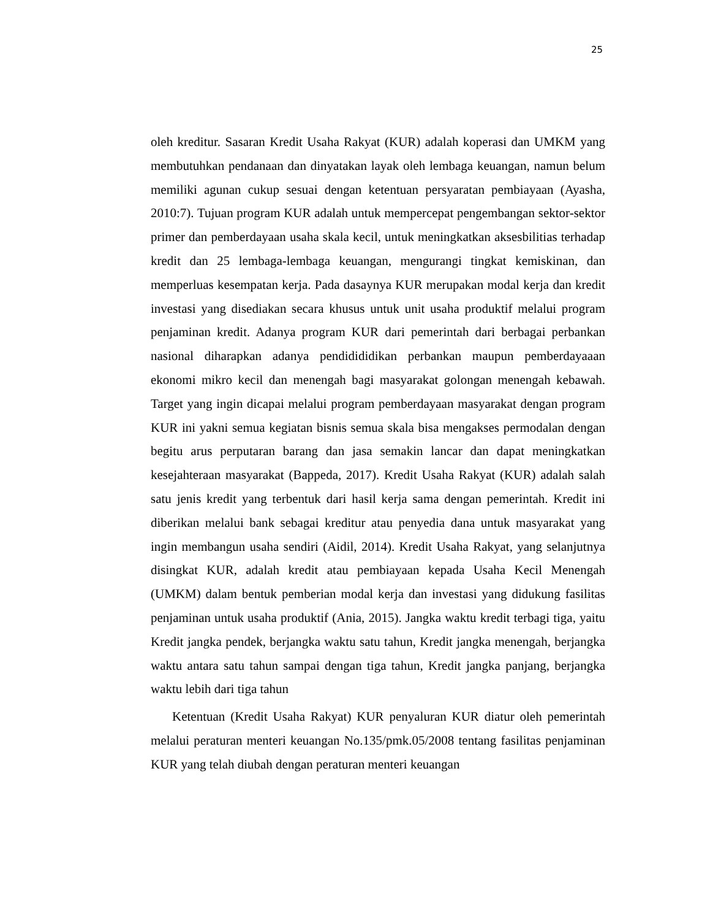25
oleh kreditur. Sasaran Kredit Usaha Rakyat (KUR) adalah koperasi dan UMKM yang membutuhkan pendanaan dan dinyatakan layak oleh lembaga keuangan, namun belum memiliki agunan cukup sesuai dengan ketentuan persyaratan pembiayaan (Ayasha, 2010:7). Tujuan program KUR adalah untuk mempercepat pengembangan sektor-sektor primer dan pemberdayaan usaha skala kecil, untuk meningkatkan aksesbilitias terhadap kredit dan 25 lembaga-lembaga keuangan, mengurangi tingkat kemiskinan, dan memperluas kesempatan kerja. Pada dasaynya KUR merupakan modal kerja dan kredit investasi yang disediakan secara khusus untuk unit usaha produktif melalui program penjaminan kredit. Adanya program KUR dari pemerintah dari berbagai perbankan nasional diharapkan adanya pendidididikan perbankan maupun pemberdayaaan ekonomi mikro kecil dan menengah bagi masyarakat golongan menengah kebawah. Target yang ingin dicapai melalui program pemberdayaan masyarakat dengan program KUR ini yakni semua kegiatan bisnis semua skala bisa mengakses permodalan dengan begitu arus perputaran barang dan jasa semakin lancar dan dapat meningkatkan kesejahteraan masyarakat (Bappeda, 2017). Kredit Usaha Rakyat (KUR) adalah salah satu jenis kredit yang terbentuk dari hasil kerja sama dengan pemerintah. Kredit ini diberikan melalui bank sebagai kreditur atau penyedia dana untuk masyarakat yang ingin membangun usaha sendiri (Aidil, 2014). Kredit Usaha Rakyat, yang selanjutnya disingkat KUR, adalah kredit atau pembiayaan kepada Usaha Kecil Menengah (UMKM) dalam bentuk pemberian modal kerja dan investasi yang didukung fasilitas penjaminan untuk usaha produktif (Ania, 2015). Jangka waktu kredit terbagi tiga, yaitu Kredit jangka pendek, berjangka waktu satu tahun, Kredit jangka menengah, berjangka waktu antara satu tahun sampai dengan tiga tahun, Kredit jangka panjang, berjangka waktu lebih dari tiga tahun
Ketentuan (Kredit Usaha Rakyat) KUR penyaluran KUR diatur oleh pemerintah melalui peraturan menteri keuangan No.135/pmk.05/2008 tentang fasilitas penjaminan KUR yang telah diubah dengan peraturan menteri keuangan